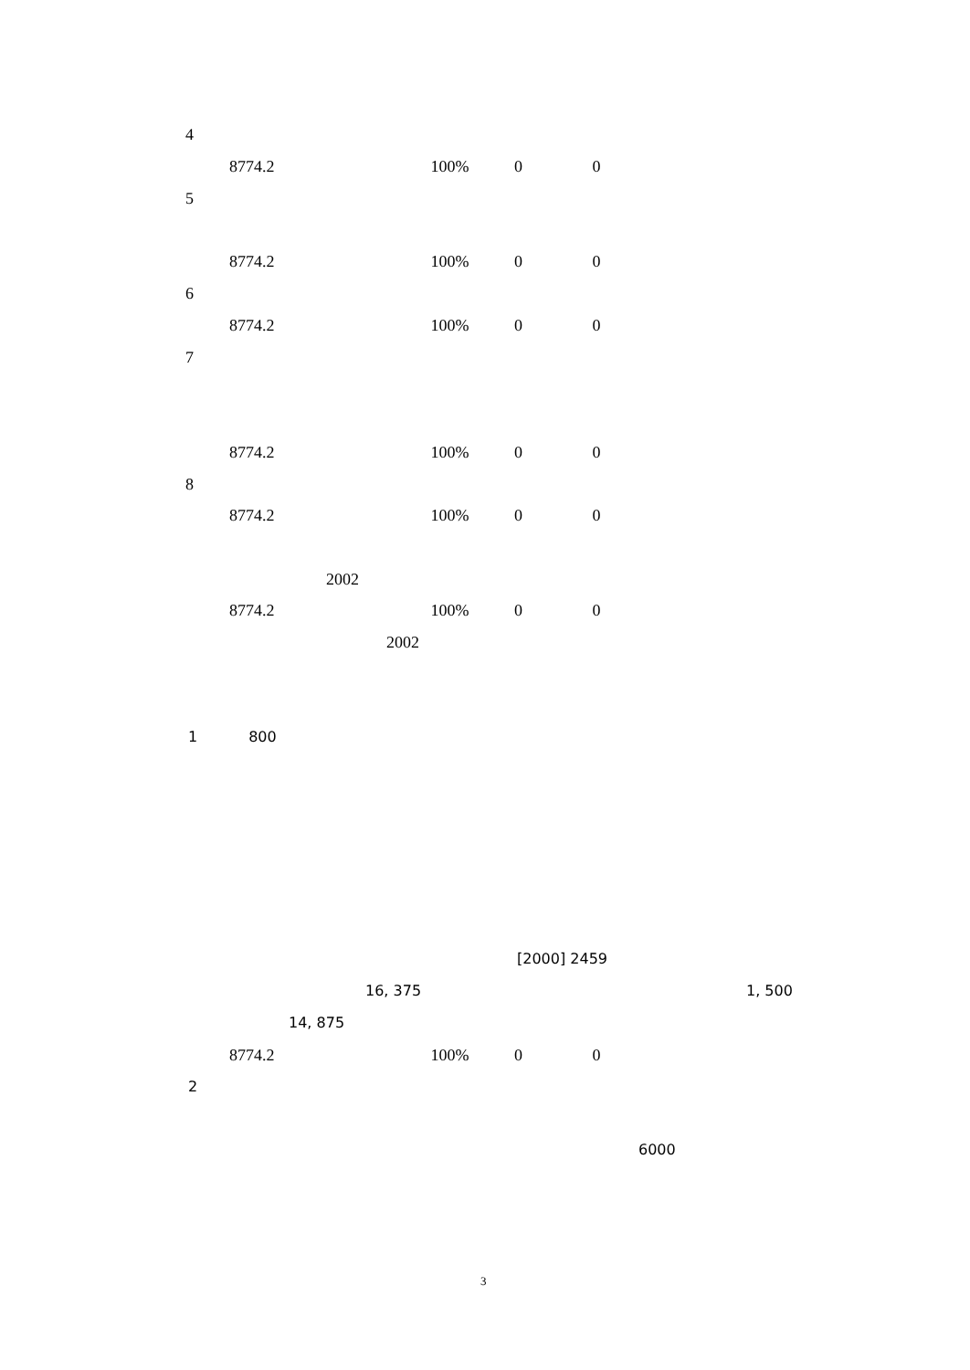4
8774.2 100% 0 0
5
8774.2 100% 0 0
6
8774.2 100% 0 0
7
8774.2 100% 0 0
8
8774.2 100% 0 0
2002
8774.2 100% 0 0
2002
1 800
[2000] 2459
16, 375
1, 500
14, 875
8774.2 100% 0 0
2
6000
3